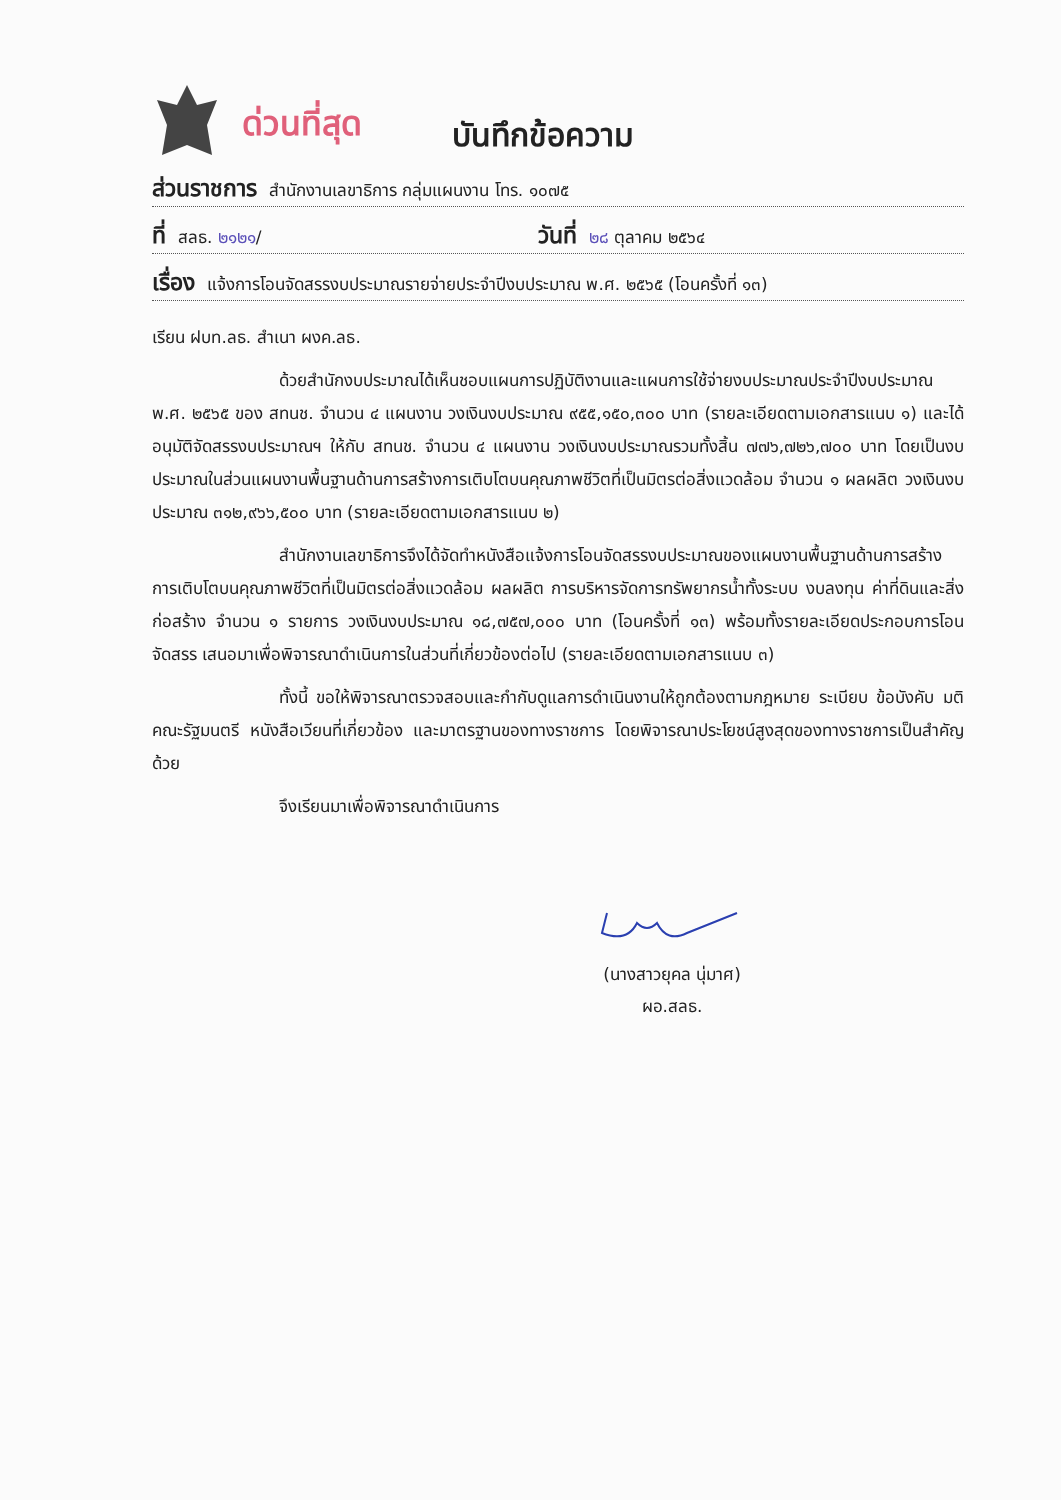ด่วนที่สุด
บันทึกข้อความ
ส่วนราชการ สำนักงานเลขาธิการ กลุ่มแผนงาน โทร. ๑๐๗๕
ที่ สลธ. ๒๑๒๑/ วันที่ ๒๘ ตุลาคม ๒๕๖๔
เรื่อง แจ้งการโอนจัดสรรงบประมาณรายจ่ายประจำปีงบประมาณ พ.ศ. ๒๕๖๕ (โอนครั้งที่ ๑๓)
เรียน ฝบท.ลธ. สำเนา ผงค.ลธ.
ด้วยสำนักงบประมาณได้เห็นชอบแผนการปฏิบัติงานและแผนการใช้จ่ายงบประมาณประจำปีงบประมาณ พ.ศ. ๒๕๖๕ ของ สทนช. จำนวน ๔ แผนงาน วงเงินงบประมาณ ๙๕๕,๑๕๐,๓๐๐ บาท (รายละเอียดตามเอกสารแนบ ๑) และได้อนุมัติจัดสรรงบประมาณฯ ให้กับ สทนช. จำนวน ๔ แผนงาน วงเงินงบประมาณรวมทั้งสิ้น ๗๗๖,๗๒๖,๗๐๐ บาท โดยเป็นงบประมาณในส่วนแผนงานพื้นฐานด้านการสร้างการเติบโตบนคุณภาพชีวิตที่เป็นมิตรต่อสิ่งแวดล้อม จำนวน ๑ ผลผลิต วงเงินงบประมาณ ๓๑๒,๙๖๖,๕๐๐ บาท (รายละเอียดตามเอกสารแนบ ๒)
สำนักงานเลขาธิการจึงได้จัดทำหนังสือแจ้งการโอนจัดสรรงบประมาณของแผนงานพื้นฐานด้านการสร้างการเติบโตบนคุณภาพชีวิตที่เป็นมิตรต่อสิ่งแวดล้อม ผลผลิต การบริหารจัดการทรัพยากรน้ำทั้งระบบ งบลงทุน ค่าที่ดินและสิ่งก่อสร้าง จำนวน ๑ รายการ วงเงินงบประมาณ ๑๘,๗๕๗,๐๐๐ บาท (โอนครั้งที่ ๑๓) พร้อมทั้งรายละเอียดประกอบการโอนจัดสรร เสนอมาเพื่อพิจารณาดำเนินการในส่วนที่เกี่ยวข้องต่อไป (รายละเอียดตามเอกสารแนบ ๓)
ทั้งนี้ ขอให้พิจารณาตรวจสอบและกำกับดูแลการดำเนินงานให้ถูกต้องตามกฎหมาย ระเบียบ ข้อบังคับ มติคณะรัฐมนตรี หนังสือเวียนที่เกี่ยวข้อง และมาตรฐานของทางราชการ โดยพิจารณาประโยชน์สูงสุดของทางราชการเป็นสำคัญด้วย
จึงเรียนมาเพื่อพิจารณาดำเนินการ
(นางสาวยุคล นุ่มาศ)
ผอ.สลธ.